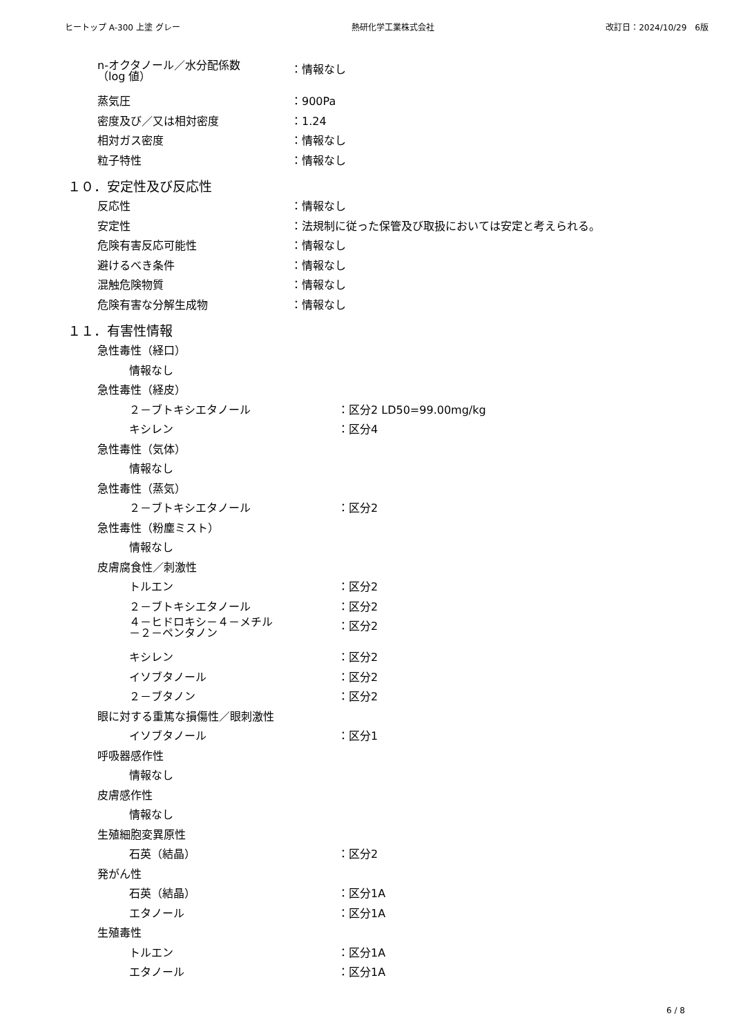ヒートップ A-300 上塗 グレー 熱研化学工業株式会社 改訂日：2024/10/29　6版
n-オクタノール／水分配係数
（log 値）
：情報なし
蒸気圧 ：900Pa
密度及び／又は相対密度 ：1.24
相対ガス密度 ：情報なし
粒子特性 ：情報なし
１０．安定性及び反応性
反応性 ：情報なし
安定性 ：法規制に従った保管及び取扱においては安定と考えられる。
危険有害反応可能性 ：情報なし
避けるべき条件 ：情報なし
混触危険物質 ：情報なし
危険有害な分解生成物 ：情報なし
１１．有害性情報
急性毒性（経口）
情報なし
急性毒性（経皮）
２－ブトキシエタノール ：区分2 LD50=99.00mg/kg
キシレン ：区分4
急性毒性（気体）
情報なし
急性毒性（蒸気）
２－ブトキシエタノール ：区分2
急性毒性（粉塵ミスト）
情報なし
皮膚腐食性／刺激性
トルエン ：区分2
２－ブトキシエタノール ：区分2
４－ヒドロキシ－４－メチル
－２－ペンタノン
：区分2
キシレン ：区分2
イソブタノール ：区分2
２－ブタノン ：区分2
眼に対する重篤な損傷性／眼刺激性
イソブタノール ：区分1
呼吸器感作性
情報なし
皮膚感作性
情報なし
生殖細胞変異原性
石英（結晶） ：区分2
発がん性
石英（結晶） ：区分1A
エタノール ：区分1A
生殖毒性
トルエン ：区分1A
エタノール ：区分1A
6 / 8